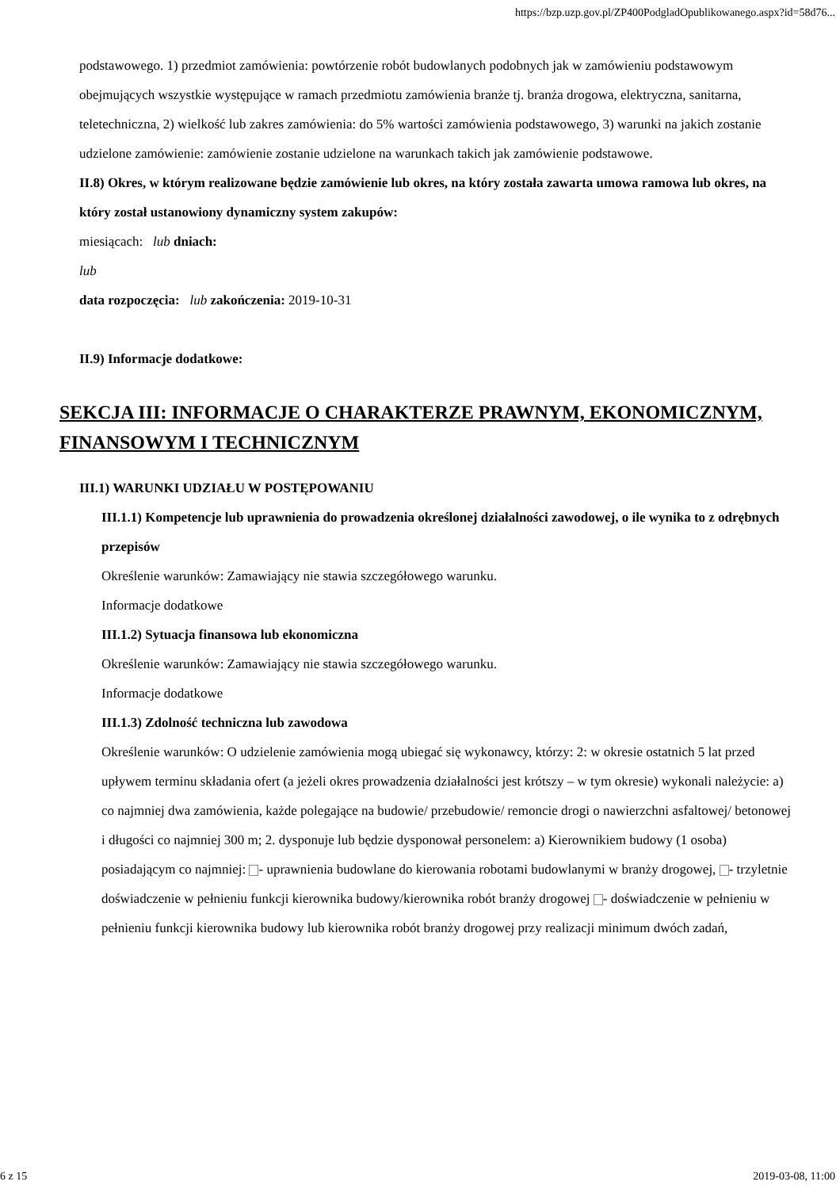https://bzp.uzp.gov.pl/ZP400PodgladOpublikowanego.aspx?id=58d76...
podstawowego. 1) przedmiot zamówienia: powtórzenie robót budowlanych podobnych jak w zamówieniu podstawowym obejmujących wszystkie występujące w ramach przedmiotu zamówienia branże tj. branża drogowa, elektryczna, sanitarna, teletechniczna, 2) wielkość lub zakres zamówienia: do 5% wartości zamówienia podstawowego, 3) warunki na jakich zostanie udzielone zamówienie: zamówienie zostanie udzielone na warunkach takich jak zamówienie podstawowe.
II.8) Okres, w którym realizowane będzie zamówienie lub okres, na który została zawarta umowa ramowa lub okres, na który został ustanowiony dynamiczny system zakupów:
miesiącach: lub dniach:
lub
data rozpoczęcia: lub zakończenia: 2019-10-31
II.9) Informacje dodatkowe:
SEKCJA III: INFORMACJE O CHARAKTERZE PRAWNYM, EKONOMICZNYM, FINANSOWYM I TECHNICZNYM
III.1) WARUNKI UDZIAŁU W POSTĘPOWANIU
III.1.1) Kompetencje lub uprawnienia do prowadzenia określonej działalności zawodowej, o ile wynika to z odrębnych przepisów
Określenie warunków: Zamawiający nie stawia szczegółowego warunku.
Informacje dodatkowe
III.1.2) Sytuacja finansowa lub ekonomiczna
Określenie warunków: Zamawiający nie stawia szczegółowego warunku.
Informacje dodatkowe
III.1.3) Zdolność techniczna lub zawodowa
Określenie warunków: O udzielenie zamówienia mogą ubiegać się wykonawcy, którzy: 2: w okresie ostatnich 5 lat przed upływem terminu składania ofert (a jeżeli okres prowadzenia działalności jest krótszy – w tym okresie) wykonali należycie: a) co najmniej dwa zamówienia, każde polegające na budowie/ przebudowie/ remoncie drogi o nawierzchni asfaltowej/ betonowej i długości co najmniej 300 m; 2. dysponuje lub będzie dysponował personelem: a) Kierownikiem budowy (1 osoba) posiadającym co najmniej: - uprawnienia budowlane do kierowania robotami budowlanymi w branży drogowej, - trzyletnie doświadczenie w pełnieniu funkcji kierownika budowy/kierownika robót branży drogowej - doświadczenie w pełnieniu w pełnieniu funkcji kierownika budowy lub kierownika robót branży drogowej przy realizacji minimum dwóch zadań,
6 z 15 2019-03-08, 11:00